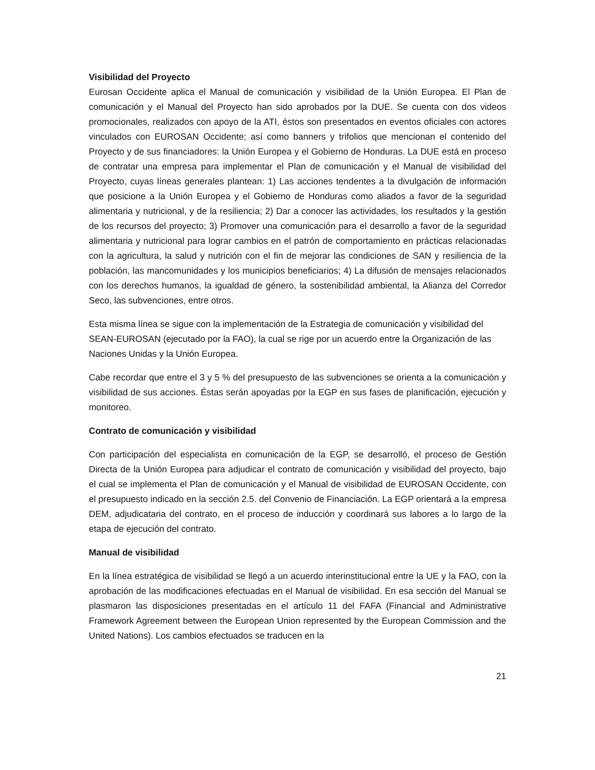Visibilidad del Proyecto
Eurosan Occidente aplica el Manual de comunicación y visibilidad de la Unión Europea. El Plan de comunicación y el Manual del Proyecto han sido aprobados por la DUE. Se cuenta con dos videos promocionales, realizados con apoyo de la ATI, éstos son presentados en eventos oficiales con actores vinculados con EUROSAN Occidente; así como banners y trifolios que mencionan el contenido del Proyecto y de sus financiadores: la Unión Europea y el Gobierno de Honduras. La DUE está en proceso de contratar una empresa para implementar el Plan de comunicación y el Manual de visibilidad del Proyecto, cuyas líneas generales plantean: 1) Las acciones tendentes a la divulgación de información que posicione a la Unión Europea y el Gobierno de Honduras como aliados a favor de la seguridad alimentaria y nutricional, y de la resiliencia; 2) Dar a conocer las actividades, los resultados y la gestión de los recursos del proyecto; 3) Promover una comunicación para el desarrollo a favor de la seguridad alimentaria y nutricional para lograr cambios en el patrón de comportamiento en prácticas relacionadas con la agricultura, la salud y nutrición con el fin de mejorar las condiciones de SAN y resiliencia de la población, las mancomunidades y los municipios beneficiarios; 4) La difusión de mensajes relacionados con los derechos humanos, la igualdad de género, la sostenibilidad ambiental, la Alianza del Corredor Seco, las subvenciones, entre otros.
Esta misma línea se sigue con la implementación de la Estrategia de comunicación y visibilidad del SEAN-EUROSAN (ejecutado por la FAO), la cual se rige por un acuerdo entre la Organización de las Naciones Unidas y la Unión Europea.
Cabe recordar que entre el 3 y 5 % del presupuesto de las subvenciones se orienta a la comunicación y visibilidad de sus acciones. Éstas serán apoyadas por la EGP en sus fases de planificación, ejecución y monitoreo.
Contrato de comunicación y visibilidad
Con participación del especialista en comunicación de la EGP, se desarrolló, el proceso de Gestión Directa de la Unión Europea para adjudicar el contrato de comunicación y visibilidad del proyecto, bajo el cual se implementa el Plan de comunicación y el Manual de visibilidad de EUROSAN Occidente, con el presupuesto indicado en la sección 2.5. del Convenio de Financiación. La EGP orientará a la empresa DEM, adjudicataria del contrato, en el proceso de inducción y coordinará sus labores a lo largo de la etapa de ejecución del contrato.
Manual de visibilidad
En la línea estratégica de visibilidad se llegó a un acuerdo interinstitucional entre la UE y la FAO, con la aprobación de las modificaciones efectuadas en el Manual de visibilidad. En esa sección del Manual se plasmaron las disposiciones presentadas en el artículo 11 del FAFA (Financial and Administrative Framework Agreement between the European Union represented by the European Commission and the United Nations). Los cambios efectuados se traducen en la
21